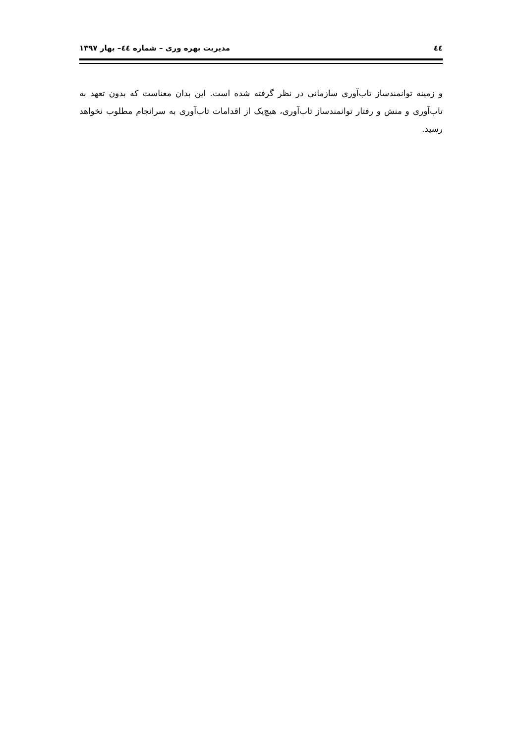٤٤ مدیریت بهره وری – شماره ٤٤– بهار ۱۳۹۷
و زمینه توانمندساز تاب‌آوری سازمانی در نظر گرفته شده است. این بدان معناست که بدون تعهد به تاب‌آوری و منش و رفتار توانمندساز تاب‌آوری، هیچ‌یک از اقدامات تاب‌آوری به سرانجام مطلوب نخواهد رسید.